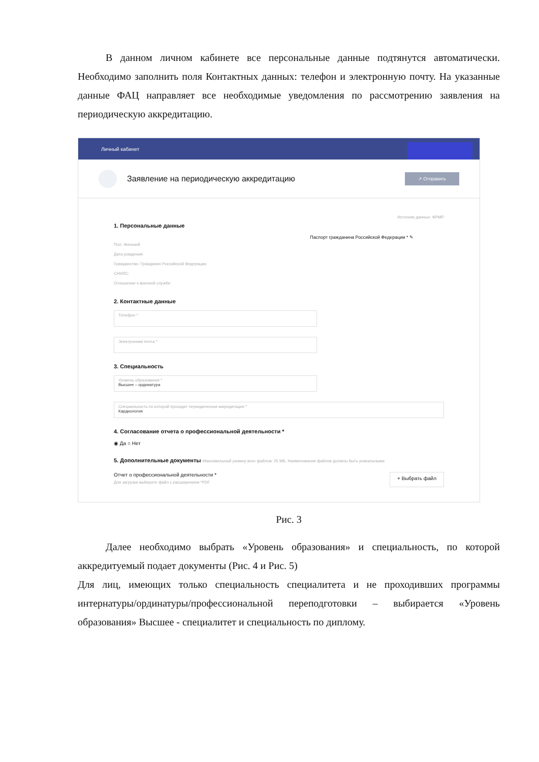В данном личном кабинете все персональные данные подтянутся автоматически. Необходимо заполнить поля Контактных данных: телефон и электронную почту. На указанные данные ФАЦ направляет все необходимые уведомления по рассмотрению заявления на периодическую аккредитацию.
Личный кабинет
Заявление на периодическую аккредитацию
↗ Отправить
1. Персональные данные
Источник данных: ФРМР
Паспорт гражданина Российской Федерации * ✎
Пол: Женский
Дата рождения:
Гражданство: Гражданин Российской Федерации
СНИЛС:
Отношение к военной службе:
2. Контактные данные
Телефон *
Электронная почта *
3. Специальность
Уровень образования *
Высшее – ординатура
Специальность по которой проходит периодическая аккредитация *
Кардиология
4. Согласование отчета о профессиональной деятельности *
◉ Да ○ Нет
5. Дополнительные документы Максимальный размер всех файлов: 25 МБ. Наименования файлов должны быть уникальными.
Отчет о профессиональной деятельности *
Для загрузки выберите файл с расширением *PDF + Выбрать файл
Рис. 3
Далее необходимо выбрать «Уровень образования» и специальность, по которой аккредитуемый подает документы (Рис. 4 и Рис. 5)
Для лиц, имеющих только специальность специалитета и не проходивших программы интернатуры/ординатуры/профессиональной переподготовки – выбирается «Уровень образования» Высшее - специалитет и специальность по диплому.